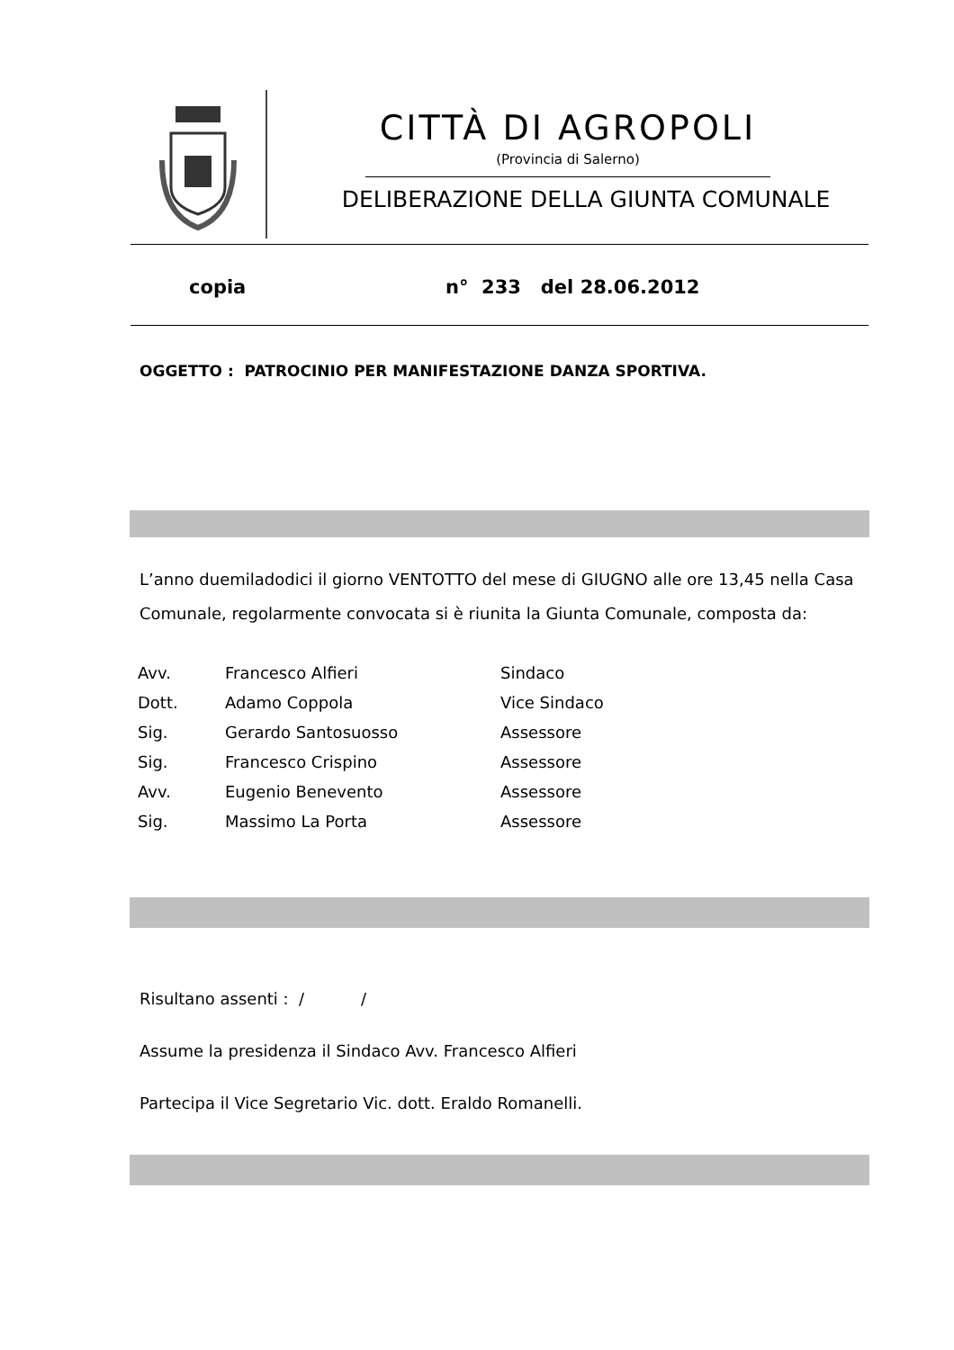CITTÀ DI AGROPOLI
(Provincia di Salerno)
DELIBERAZIONE DELLA GIUNTA COMUNALE
copia n° 233 del 28.06.2012
OGGETTO : PATROCINIO PER MANIFESTAZIONE DANZA SPORTIVA.
L’anno duemiladodici il giorno VENTOTTO del mese di GIUGNO alle ore 13,45 nella Casa Comunale, regolarmente convocata si è riunita la Giunta Comunale, composta da:
| Avv. | Francesco Alfieri | Sindaco |
| Dott. | Adamo Coppola | Vice Sindaco |
| Sig. | Gerardo Santosuosso | Assessore |
| Sig. | Francesco Crispino | Assessore |
| Avv. | Eugenio Benevento | Assessore |
| Sig. | Massimo La Porta | Assessore |
Risultano assenti : / /
Assume la presidenza il Sindaco Avv. Francesco Alfieri
Partecipa il Vice Segretario Vic. dott. Eraldo Romanelli.